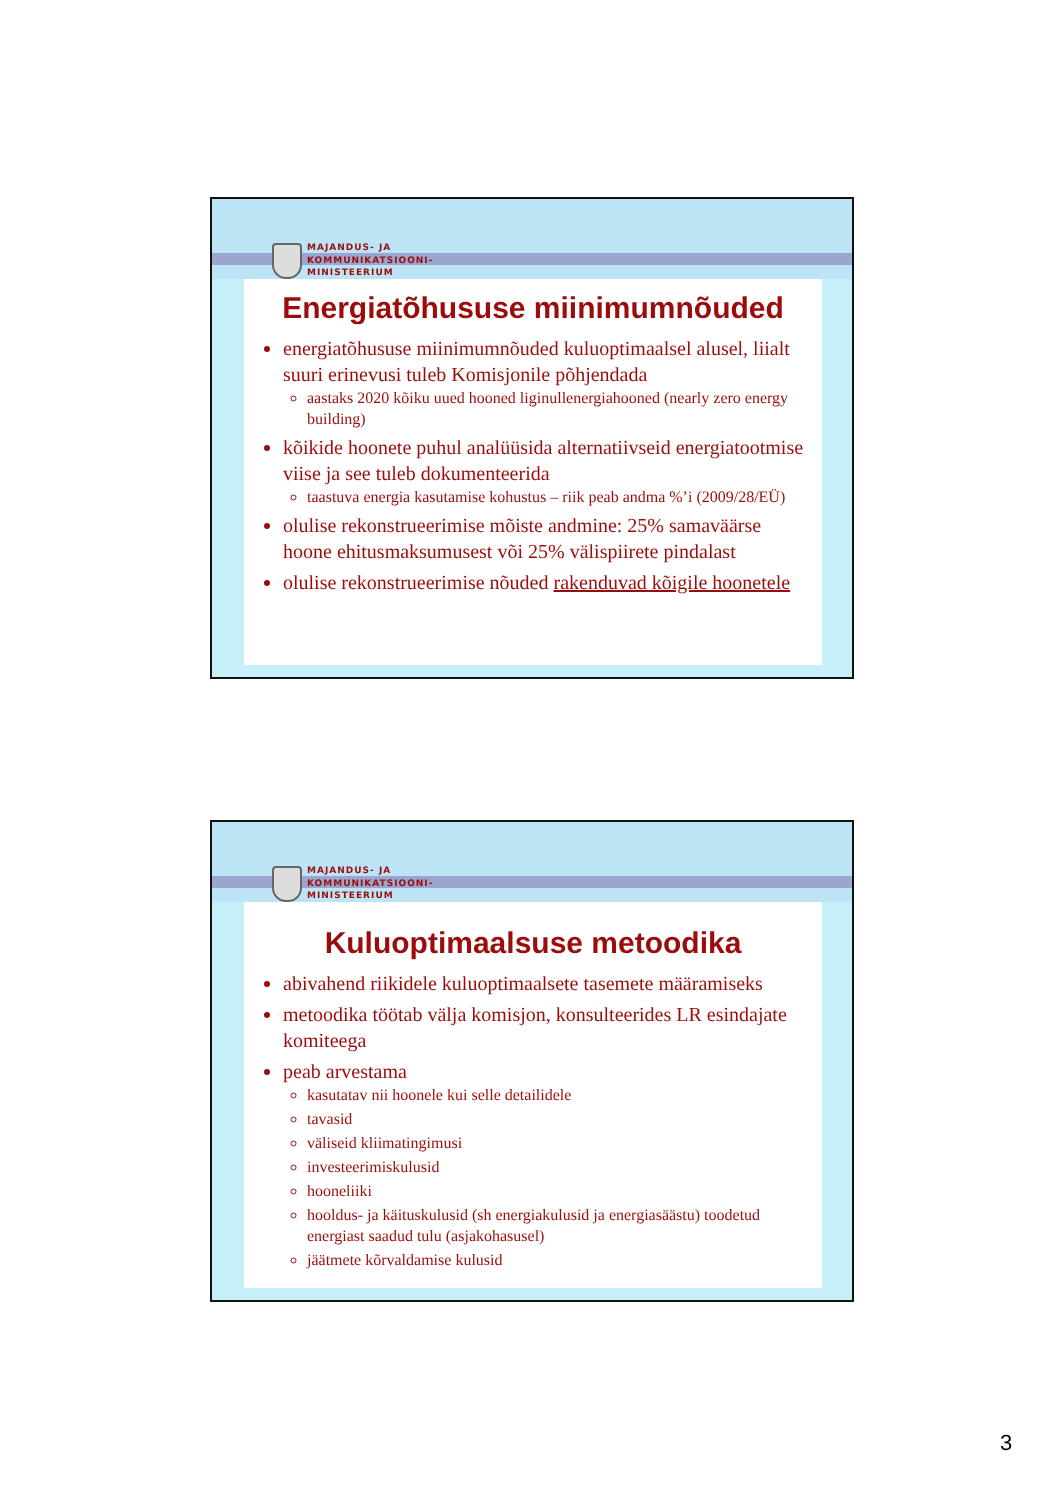MAJANDUS- JA
KOMMUNIKATSIOONI-
MINISTEERIUM
Energiatõhususe miinimumnõuded
energiatõhususe miinimumnõuded kuluoptimaalsel alusel, liialt suuri erinevusi tuleb Komisjonile põhjendada
aastaks 2020 kõiku uued hooned liginullenergiahooned (nearly zero energy building)
kõikide hoonete puhul analüüsida alternatiivseid energiatootmise viise ja see tuleb dokumenteerida
taastuva energia kasutamise kohustus – riik peab andma %’i (2009/28/EÜ)
olulise rekonstrueerimise mõiste andmine: 25% samaväärse hoone ehitusmaksumusest või 25% välispiirete pindalast
olulise rekonstrueerimise nõuded rakenduvad kõigile hoonetele
MAJANDUS- JA
KOMMUNIKATSIOONI-
MINISTEERIUM
Kuluoptimaalsuse metoodika
abivahend riikidele kuluoptimaalsete tasemete määramiseks
metoodika töötab välja komisjon, konsulteerides LR esindajate komiteega
peab arvestama
kasutatav nii hoonele kui selle detailidele
tavasid
väliseid kliimatingimusi
investeerimiskulusid
hooneliiki
hooldus- ja käituskulusid (sh energiakulusid ja energiasäästu) toodetud energiast saadud tulu (asjakohasusel)
jäätmete kõrvaldamise kulusid
3